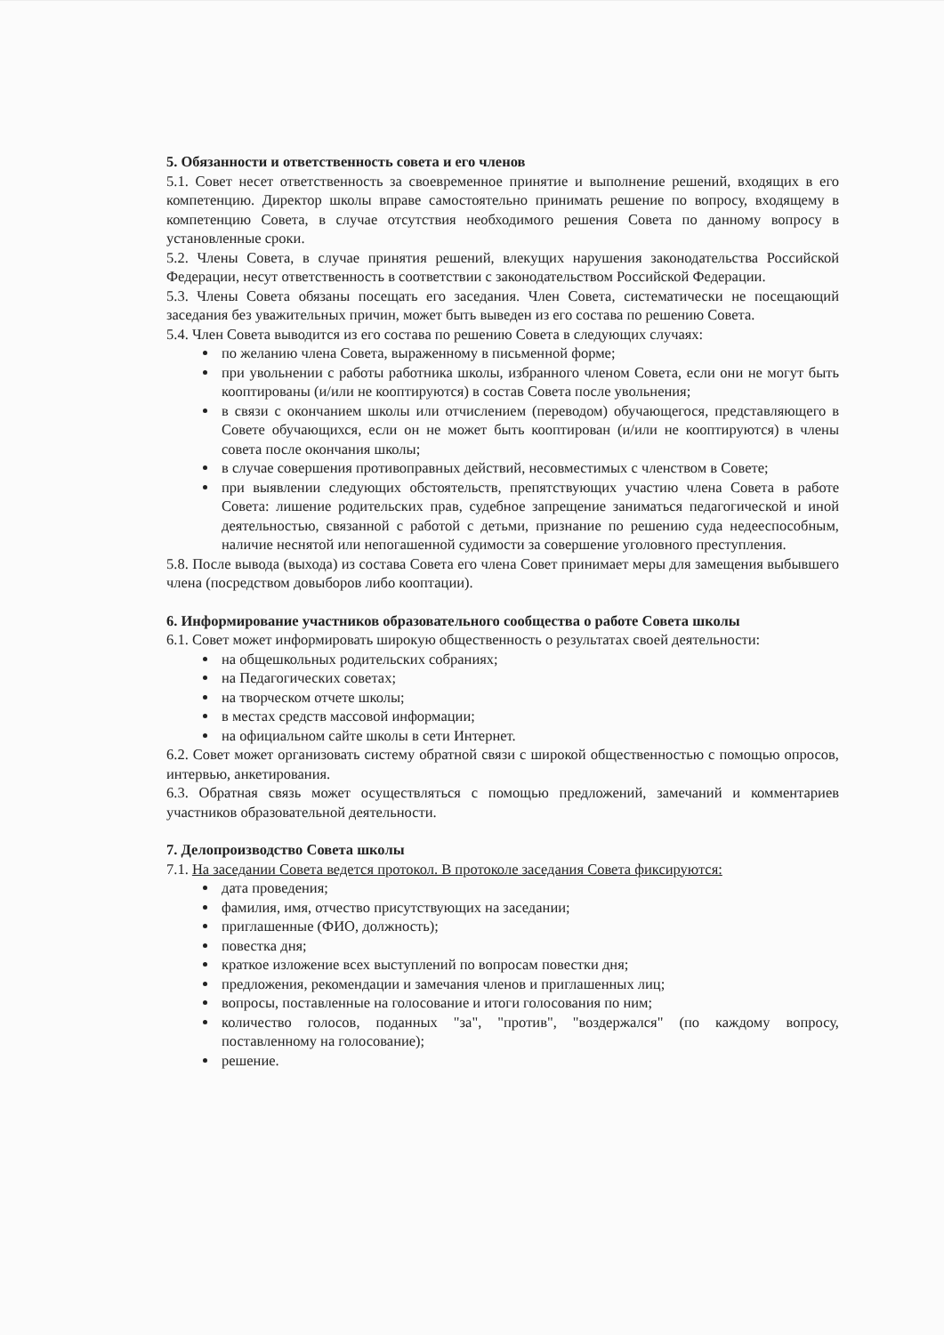5. Обязанности и ответственность совета и его членов
5.1. Совет несет ответственность за своевременное принятие и выполнение решений, входящих в его компетенцию. Директор школы вправе самостоятельно принимать решение по вопросу, входящему в компетенцию Совета, в случае отсутствия необходимого решения Совета по данному вопросу в установленные сроки.
5.2. Члены Совета, в случае принятия решений, влекущих нарушения законодательства Российской Федерации, несут ответственность в соответствии с законодательством Российской Федерации.
5.3. Члены Совета обязаны посещать его заседания. Член Совета, систематически не посещающий заседания без уважительных причин, может быть выведен из его состава по решению Совета.
5.4. Член Совета выводится из его состава по решению Совета в следующих случаях:
по желанию члена Совета, выраженному в письменной форме;
при увольнении с работы работника школы, избранного членом Совета, если они не могут быть кооптированы (и/или не кооптируются) в состав Совета после увольнения;
в связи с окончанием школы или отчислением (переводом) обучающегося, представляющего в Совете обучающихся, если он не может быть кооптирован (и/или не кооптируются) в члены совета после окончания школы;
в случае совершения противоправных действий, несовместимых с членством в Совете;
при выявлении следующих обстоятельств, препятствующих участию члена Совета в работе Совета: лишение родительских прав, судебное запрещение заниматься педагогической и иной деятельностью, связанной с работой с детьми, признание по решению суда недееспособным, наличие неснятой или непогашенной судимости за совершение уголовного преступления.
5.8. После вывода (выхода) из состава Совета его члена Совет принимает меры для замещения выбывшего члена (посредством довыборов либо кооптации).
6. Информирование участников образовательного сообщества о работе Совета школы
6.1. Совет может информировать широкую общественность о результатах своей деятельности:
на общешкольных родительских собраниях;
на Педагогических советах;
на творческом отчете школы;
в местах средств массовой информации;
на официальном сайте школы в сети Интернет.
6.2. Совет может организовать систему обратной связи с широкой общественностью с помощью опросов, интервью, анкетирования.
6.3. Обратная связь может осуществляться с помощью предложений, замечаний и комментариев участников образовательной деятельности.
7. Делопроизводство Совета школы
7.1. На заседании Совета ведется протокол. В протоколе заседания Совета фиксируются:
дата проведения;
фамилия, имя, отчество присутствующих на заседании;
приглашенные (ФИО, должность);
повестка дня;
краткое изложение всех выступлений по вопросам повестки дня;
предложения, рекомендации и замечания членов и приглашенных лиц;
вопросы, поставленные на голосование и итоги голосования по ним;
количество голосов, поданных "за", "против", "воздержался" (по каждому вопросу, поставленному на голосование);
решение.